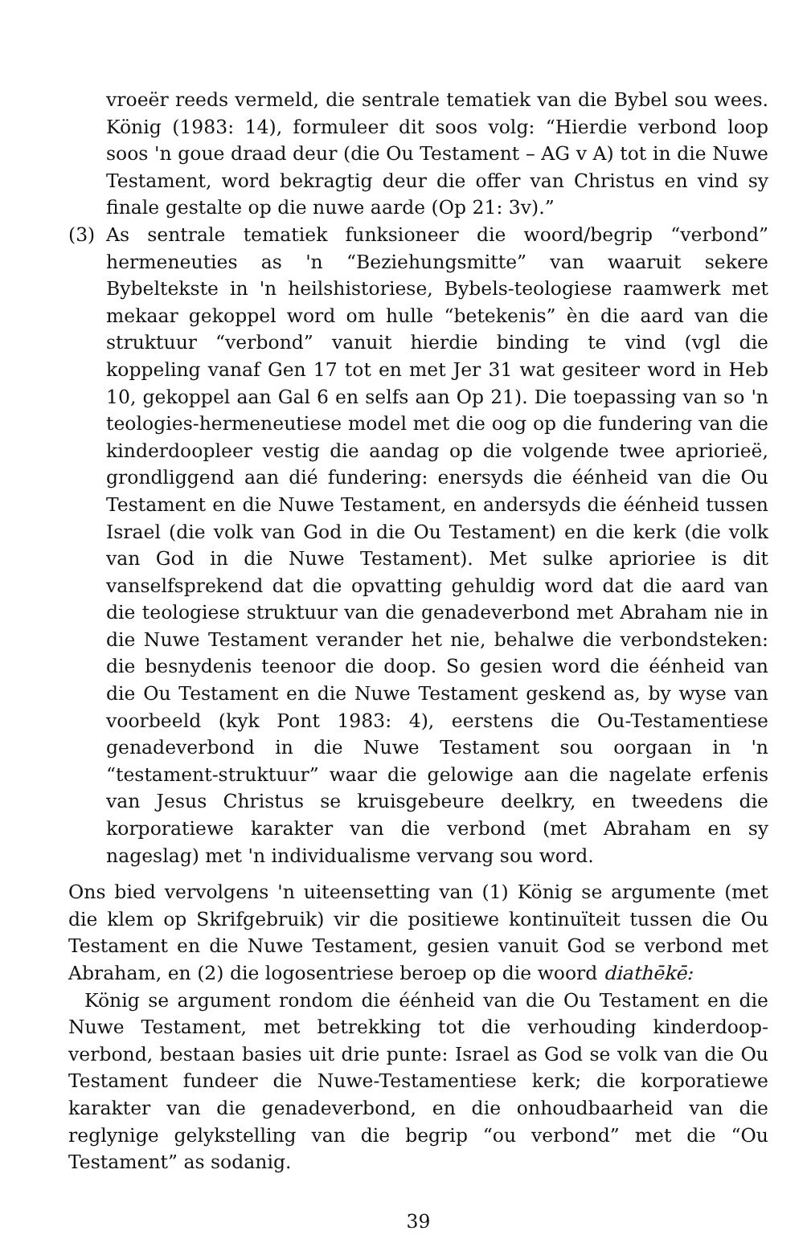vroeër reeds vermeld, die sentrale tematiek van die Bybel sou wees. König (1983: 14), formuleer dit soos volg: “Hierdie verbond loop soos 'n goue draad deur (die Ou Testament – AG v A) tot in die Nuwe Testament, word bekragtig deur die offer van Christus en vind sy finale gestalte op die nuwe aarde (Op 21: 3v).”
(3) As sentrale tematiek funksioneer die woord/begrip “verbond” hermeneuties as 'n “Beziehungsmitte” van waaruit sekere Bybeltekste in 'n heilshistoriese, Bybels-teologiese raamwerk met mekaar gekoppel word om hulle “betekenis” èn die aard van die struktuur “verbond” vanuit hierdie binding te vind (vgl die koppeling vanaf Gen 17 tot en met Jer 31 wat gesiteer word in Heb 10, gekoppel aan Gal 6 en selfs aan Op 21). Die toepassing van so 'n teologies-hermeneutiese model met die oog op die fundering van die kinderdoopleer vestig die aandag op die volgende twee apriorieë, grondliggend aan dié fundering: enersyds die éénheid van die Ou Testament en die Nuwe Testament, en andersyds die éénheid tussen Israel (die volk van God in die Ou Testament) en die kerk (die volk van God in die Nuwe Testament). Met sulke aprioriee is dit vanselfsprekend dat die opvatting gehuldig word dat die aard van die teologiese struktuur van die genadeverbond met Abraham nie in die Nuwe Testament verander het nie, behalwe die verbondsteken: die besnydenis teenoor die doop. So gesien word die éénheid van die Ou Testament en die Nuwe Testament geskend as, by wyse van voorbeeld (kyk Pont 1983: 4), eerstens die Ou-Testamentiese genadeverbond in die Nuwe Testament sou oorgaan in 'n “testament-struktuur” waar die gelowige aan die nagelate erfenis van Jesus Christus se kruisgebeure deelkry, en tweedens die korporatiewe karakter van die verbond (met Abraham en sy nageslag) met 'n individualisme vervang sou word.
Ons bied vervolgens 'n uiteensetting van (1) König se argumente (met die klem op Skrifgebruik) vir die positiewe kontinuïteit tussen die Ou Testament en die Nuwe Testament, gesien vanuit God se verbond met Abraham, en (2) die logosentriese beroep op die woord diathēkē:
König se argument rondom die éénheid van die Ou Testament en die Nuwe Testament, met betrekking tot die verhouding kinderdoop-verbond, bestaan basies uit drie punte: Israel as God se volk van die Ou Testament fundeer die Nuwe-Testamentiese kerk; die korporatiewe karakter van die genadeverbond, en die onhoudbaarheid van die reglynige gelykstelling van die begrip “ou verbond” met die “Ou Testament” as sodanig.
39